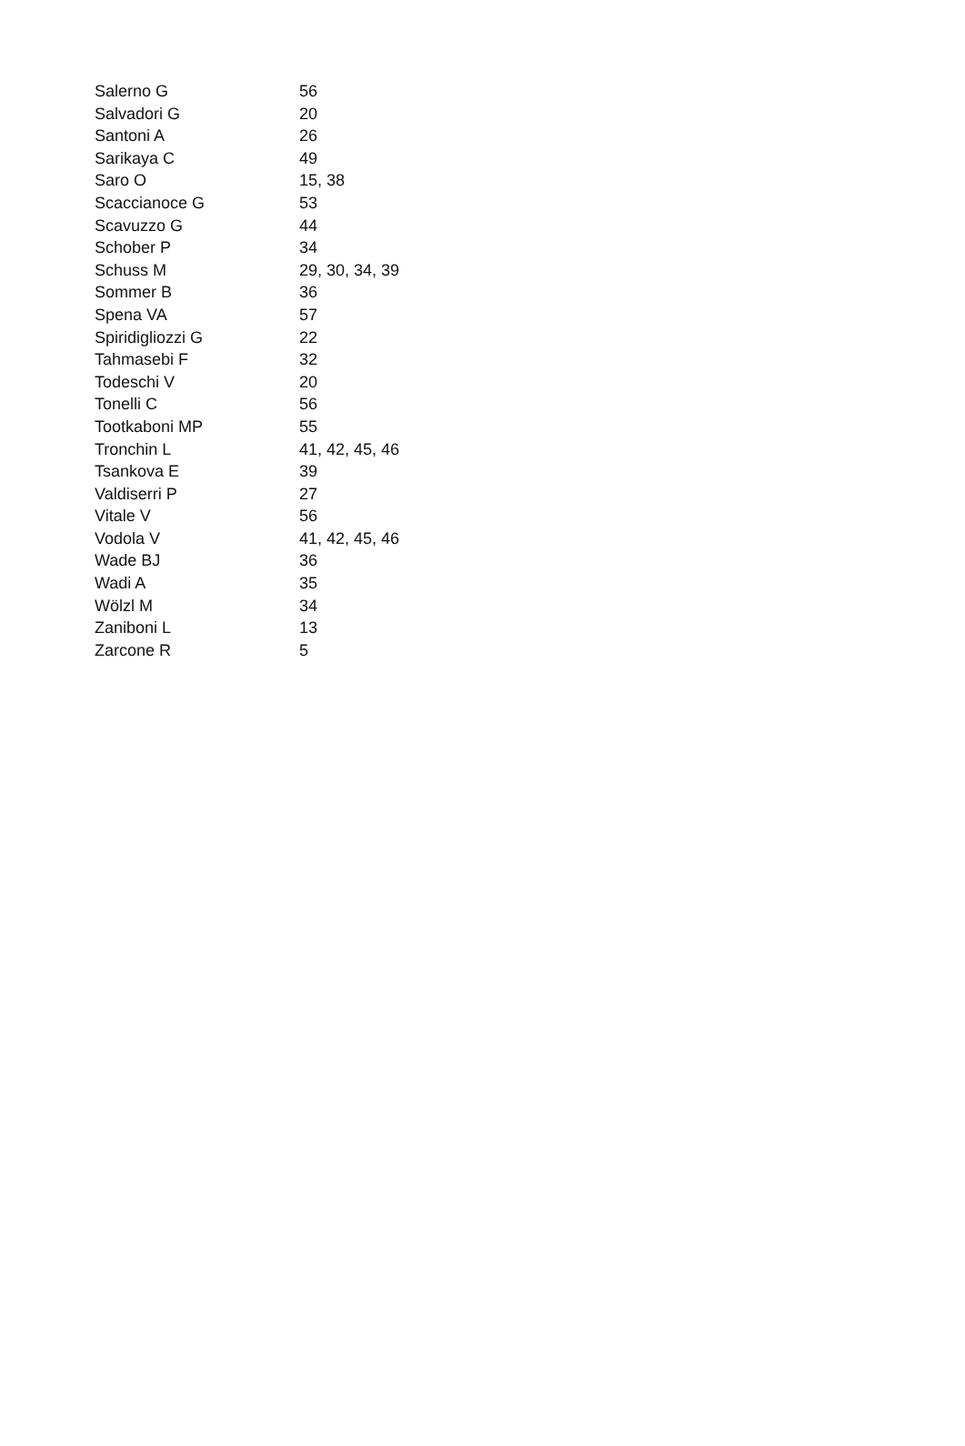| Salerno G | 56 |
| Salvadori G | 20 |
| Santoni A | 26 |
| Sarikaya C | 49 |
| Saro O | 15, 38 |
| Scaccianoce G | 53 |
| Scavuzzo G | 44 |
| Schober P | 34 |
| Schuss M | 29, 30, 34, 39 |
| Sommer B | 36 |
| Spena VA | 57 |
| Spiridigliozzi G | 22 |
| Tahmasebi F | 32 |
| Todeschi V | 20 |
| Tonelli C | 56 |
| Tootkaboni MP | 55 |
| Tronchin L | 41, 42, 45, 46 |
| Tsankova E | 39 |
| Valdiserri P | 27 |
| Vitale V | 56 |
| Vodola V | 41, 42, 45, 46 |
| Wade BJ | 36 |
| Wadi A | 35 |
| Wölzl M | 34 |
| Zaniboni L | 13 |
| Zarcone R | 5 |